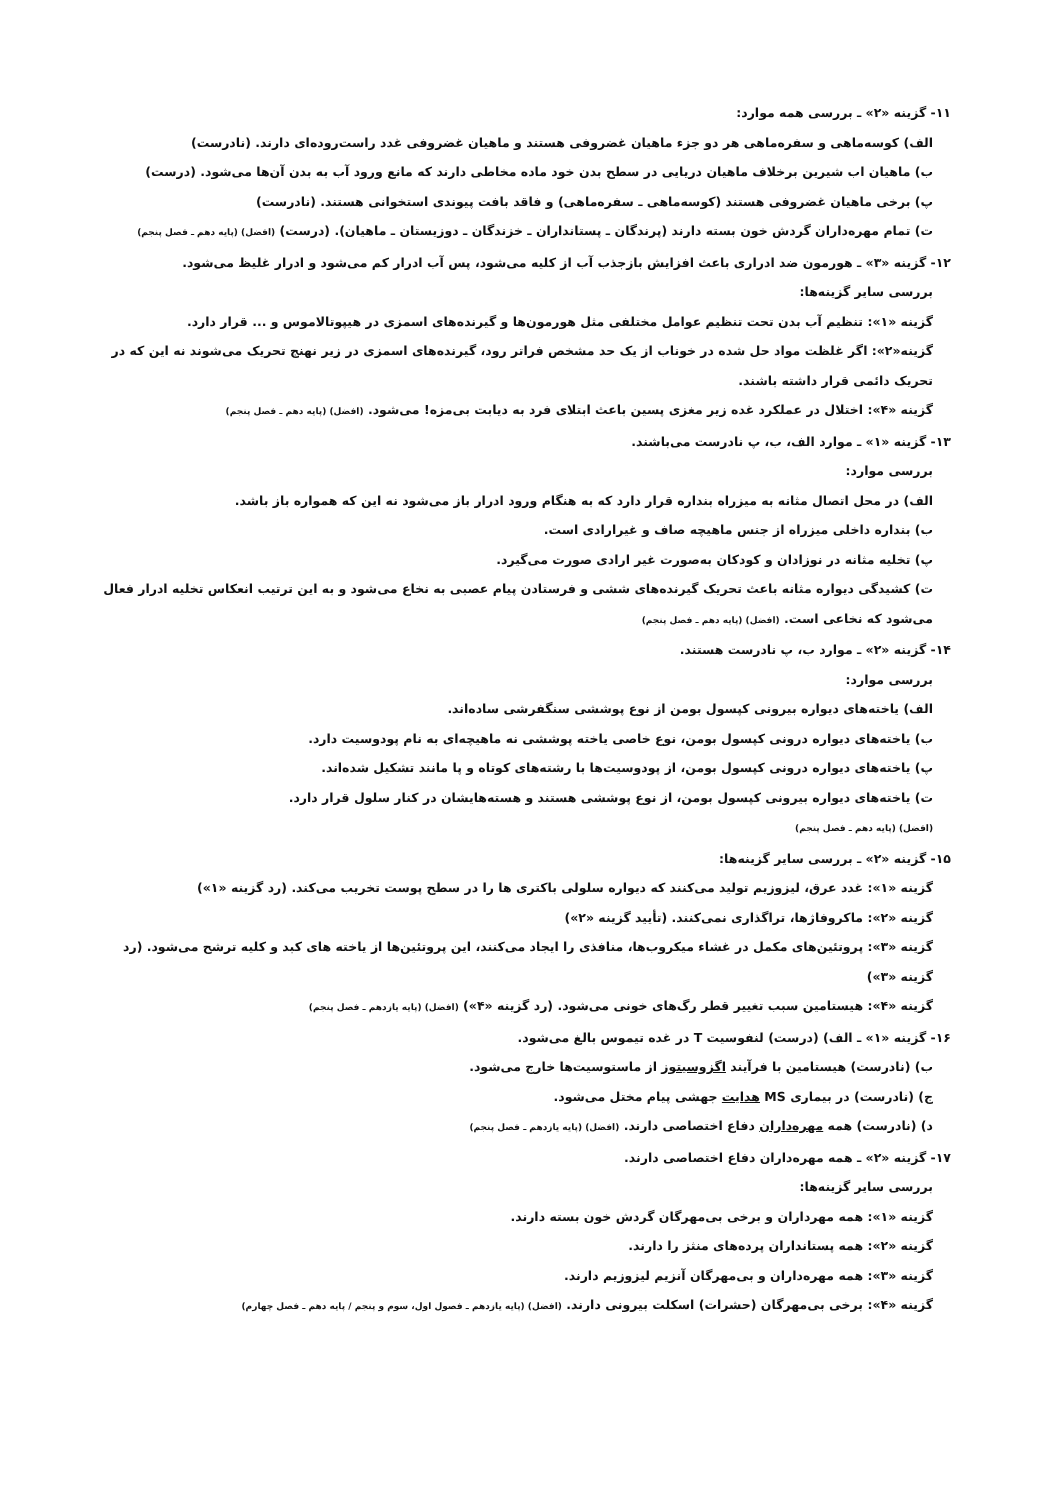۱۱- گزینه «۲» ـ بررسی همه موارد:
الف) کوسه‌ماهی و سفره‌ماهی هر دو جزء ماهیان غضروفی هستند و ماهیان غضروفی غدد راست‌روده‌ای دارند. (نادرست)
ب) ماهیان اب شیرین برخلاف ماهیان دریایی در سطح بدن خود ماده مخاطی دارند که مانع ورود آب به بدن آن‌ها می‌شود. (درست)
پ) برخی ماهیان غضروفی هستند (کوسه‌ماهی ـ سفره‌ماهی) و فاقد بافت پیوندی استخوانی هستند. (نادرست)
ت) تمام مهره‌داران گردش خون بسته دارند (پرندگان ـ پستانداران ـ خزندگان ـ دوزیستان ـ ماهیان). (درست) (افضل) (پایه دهم ـ فصل پنجم)
۱۲- گزینه «۳» ـ هورمون ضد ادراری باعث افزایش بازجذب آب از کلیه می‌شود، پس آب ادرار کم می‌شود و ادرار غلیظ می‌شود.
بررسی سایر گزینه‌ها:
گزینه «۱»: تنظیم آب بدن تحت تنظیم عوامل مختلفی مثل هورمون‌ها و گیرنده‌های اسمزی در هیپوتالاموس و ... قرار دارد.
گزینه«۲»: اگر غلظت مواد حل شده در خوناب از یک حد مشخص فراتر رود، گیرنده‌های اسمزی در زیر نهنج تحریک می‌شوند نه این که در تحریک دائمی قرار داشته باشند.
گزینه «۴»: اختلال در عملکرد غده زیر مغزی پسین باعث ابتلای فرد به دیابت بی‌مزه! می‌شود. (افضل) (پایه دهم ـ فصل پنجم)
۱۳- گزینه «۱» ـ موارد الف، ب، پ نادرست می‌باشند.
بررسی موارد:
الف) در محل اتصال مثانه به میزراه بنداره قرار دارد که به هنگام ورود ادرار باز می‌شود نه این که همواره باز باشد.
ب) بنداره داخلی میزراه از جنس ماهیچه صاف و غیرارادی است.
پ) تخلیه مثانه در نوزادان و کودکان به‌صورت غیر ارادی صورت می‌گیرد.
ت) کشیدگی دیواره مثانه باعث تحریک گیرنده‌های ششی و فرستادن پیام عصبی به نخاع می‌شود و به این ترتیب انعکاس تخلیه ادرار فعال می‌شود که نخاعی است. (افضل) (پایه دهم ـ فصل پنجم)
۱۴- گزینه «۲» ـ موارد ب، پ نادرست هستند.
بررسی موارد:
الف) یاخته‌های دیواره بیرونی کپسول بومن از نوع پوششی سنگفرشی ساده‌اند.
ب) یاخته‌های دیواره درونی کپسول بومن، نوع خاصی یاخته پوششی نه ماهیچه‌ای به نام پودوسیت دارد.
پ) یاخته‌های دیواره درونی کپسول بومن، از پودوسیت‌ها با رشته‌های کوتاه و پا مانند تشکیل شده‌اند.
ت) یاخته‌های دیواره بیرونی کپسول بومن، از نوع پوششی هستند و هسته‌هایشان در کنار سلول قرار دارد.
(افضل) (پایه دهم ـ فصل پنجم)
۱۵- گزینه «۲» ـ بررسی سایر گزینه‌ها:
گزینه «۱»: غدد عرق، لیزوزیم تولید می‌کنند که دیواره سلولی باکتری ها را در سطح پوست تخریب می‌کند. (رد گزینه «۱»)
گزینه «۲»: ماکروفاژها، تراگذاری نمی‌کنند. (تأیید گزینه «۲»)
گزینه «۳»: پروتئین‌های مکمل در غشاء میکروب‌ها، منافذی را ایجاد می‌کنند، این پروتئین‌ها از یاخته های کبد و کلیه ترشح می‌شود. (رد گزینه «۳»)
گزینه «۴»: هیستامین سبب تغییر قطر رگ‌های خونی می‌شود. (رد گزینه «۴») (افضل) (پایه یازدهم ـ فصل پنجم)
۱۶- گزینه «۱» ـ الف) (درست) لنفوسیت T در غده تیموس بالغ می‌شود.
ب) (نادرست) هیستامین با فرآیند اگزوسیتوز از ماستوسیت‌ها خارج می‌شود.
ج) (نادرست) در بیماری MS هدایت جهشی پیام مختل می‌شود.
د) (نادرست) همه مهره‌داران دفاع اختصاصی دارند. (افضل) (پایه یازدهم ـ فصل پنجم)
۱۷- گزینه «۲» ـ همه مهره‌داران دفاع اختصاصی دارند.
بررسی سایر گزینه‌ها:
گزینه «۱»: همه مهرداران و برخی بی‌مهرگان گردش خون بسته دارند.
گزینه «۲»: همه پستانداران پرده‌های منثز را دارند.
گزینه «۳»: همه مهره‌داران و بی‌مهرگان آنزیم لیزوزیم دارند.
گزینه «۴»: برخی بی‌مهرگان (حشرات) اسکلت بیرونی دارند. (افضل) (پایه یازدهم ـ فصول اول، سوم و پنجم / پایه دهم ـ فصل چهارم)